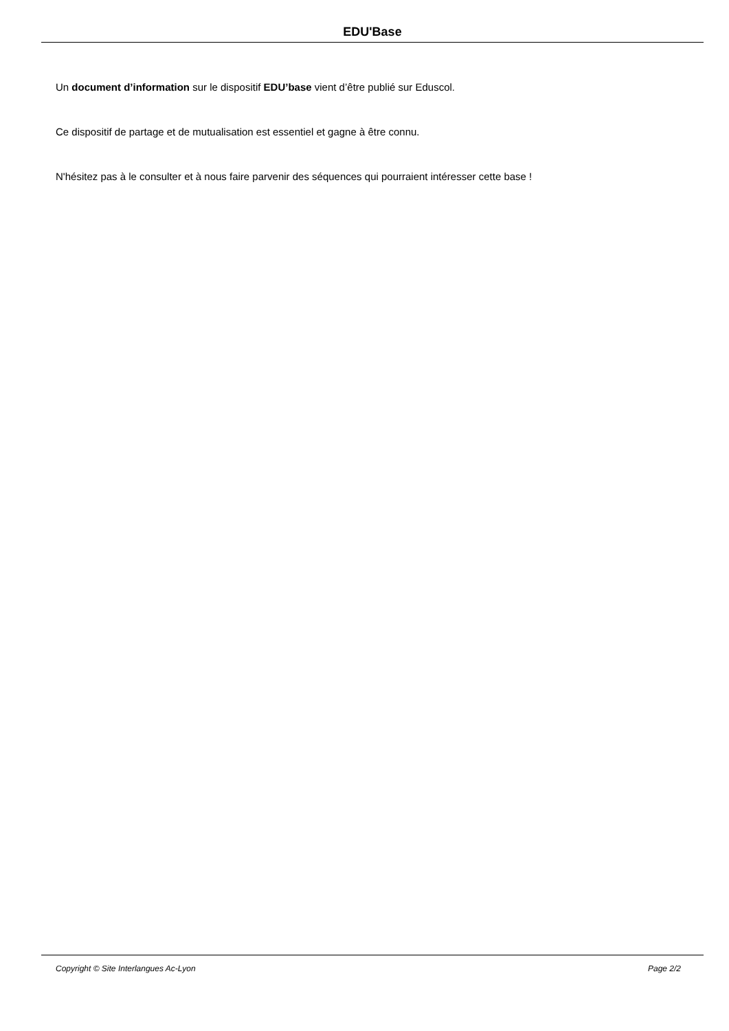EDU'Base
Un document d’information sur le dispositif EDU’base vient d’être publié sur Eduscol.
Ce dispositif de partage et de mutualisation est essentiel et gagne à être connu.
N'hésitez pas à le consulter et à nous faire parvenir des séquences qui pourraient intéresser cette base !
Copyright © Site Interlangues Ac-Lyon Page 2/2